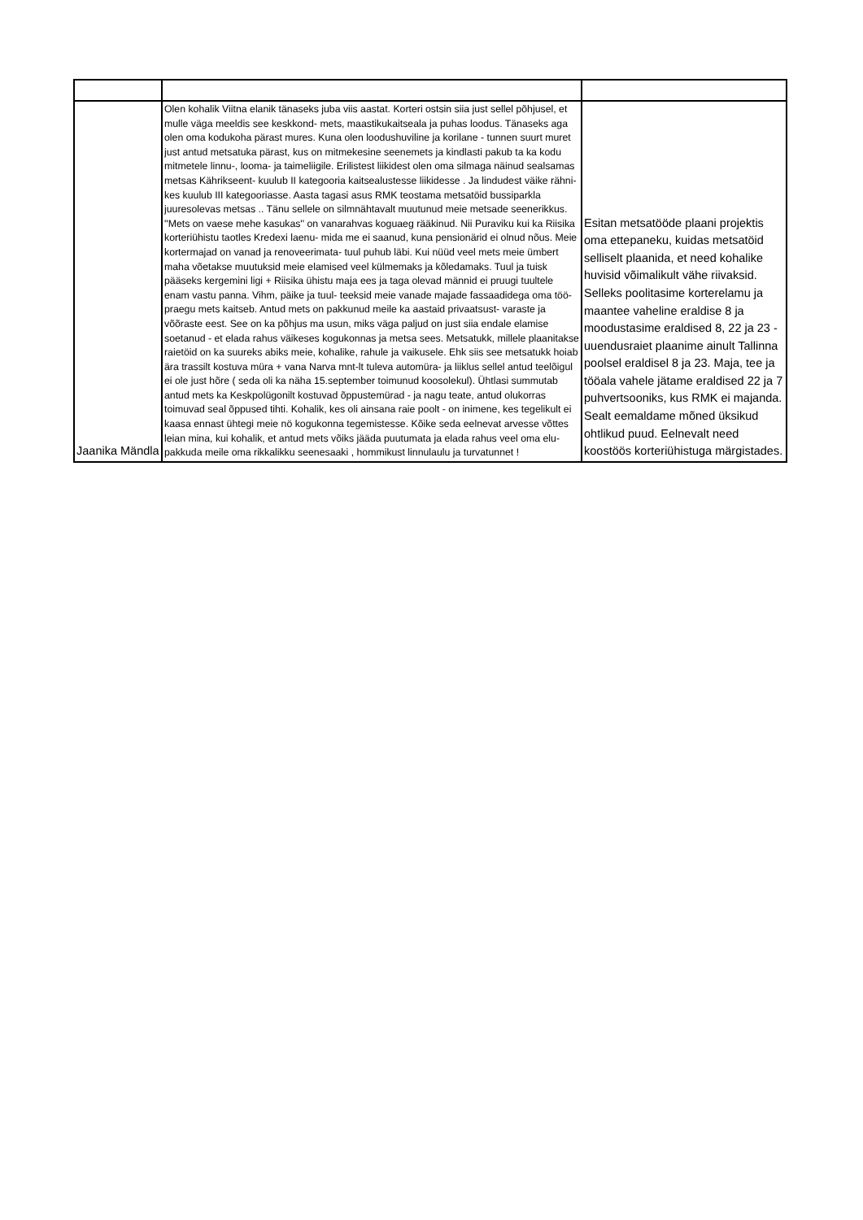| Jaanika Mändla | Olen kohalik Viitna elanik tänaseks juba viis aastat. Korteri ostsin siia just sellel põhjusel, et mulle väga meeldis see keskkond- mets, maastikukaitseala ja puhas loodus. Tänaseks aga olen oma kodukoha pärast mures. Kuna olen loodushuviline ja korilane - tunnen suurt muret just antud metsatuka pärast, kus on mitmekesine seenemets ja kindlasti pakub ta ka kodu mitmetele linnu-, looma- ja taimeliigile. Erilistest liikidest olen oma silmaga näinud sealsamas metsas Kährikseent- kuulub II kategooria kaitsealustesse liikidesse . Ja lindudest väike rähni- kes kuulub III kategooriasse. Aasta tagasi asus RMK teostama metsatöid bussiparkla juuresolevas metsas .. Tänu sellele on silmnähtavalt muutunud meie metsade seenerikkus. ''Mets on vaese mehe kasukas'' on vanarahvas koguaeg rääkinud. Nii Puraviku kui ka Riisika korteriühistu taotles Kredexi laenu- mida me ei saanud, kuna pensionärid ei olnud nõus. Meie kortermajad on vanad ja renoveerimata- tuul puhub läbi. Kui nüüd veel mets meie ümbert maha võetakse muutuksid meie elamised veel külmemaks ja kõledamaks. Tuul ja tuisk pääseks kergemini ligi + Riisika ühistu maja ees ja taga olevad männid ei pruugi tuultele enam vastu panna. Vihm, päike ja tuul- teeksid meie vanade majade fassaadidega oma töö- praegu mets kaitseb. Antud mets on pakkunud meile ka aastaid privaatsust- varaste ja võõraste eest. See on ka põhjus ma usun, miks väga paljud on just siia endale elamise soetanud - et elada rahus väikeses kogukonnas ja metsa sees. Metsatukk, millele plaanitakse raietöid on ka suureks abiks meie, kohalike, rahule ja vaikusele. Ehk siis see metsatukk hoiab ära trassilt kostuva müra + vana Narva mnt-lt tuleva automüra- ja liiklus sellel antud teelõigul ei ole just hõre ( seda oli ka näha 15.september toimunud koosolekul). Ühtlasi summutab antud mets ka Keskpolügonilt kostuvad õppustemürad - ja nagu teate, antud olukorras toimuvad seal õppused tihti. Kohalik, kes oli ainsana raie poolt - on inimene, kes tegelikult ei kaasa ennast ühtegi meie nö kogukonna tegemistesse. Kõike seda eelnevat arvesse võttes leian mina, kui kohalik, et antud mets võiks jääda puutumata ja elada rahus veel oma elu- pakkuda meile oma rikkalikku seenesaaki , hommikust linnulaulu ja turvatunnet ! | Esitan metsatööde plaani projektis oma ettepaneku, kuidas metsatöid selliselt plaanida, et need kohalike huvisid võimalikult vähe riivaksid. Selleks poolitasime korterelamu ja maantee vaheline eraldise 8 ja moodustasime eraldised 8, 22 ja 23 - uuendusraiet plaanime ainult Tallinna poolsel eraldisel 8 ja 23. Maja, tee ja tööala vahele jätame eraldised 22 ja 7 puhvertsooniks, kus RMK ei majanda. Sealt eemaldame mõned üksikud ohtlikud puud. Eelnevalt need koostöös korteriühistuga märgistades. |